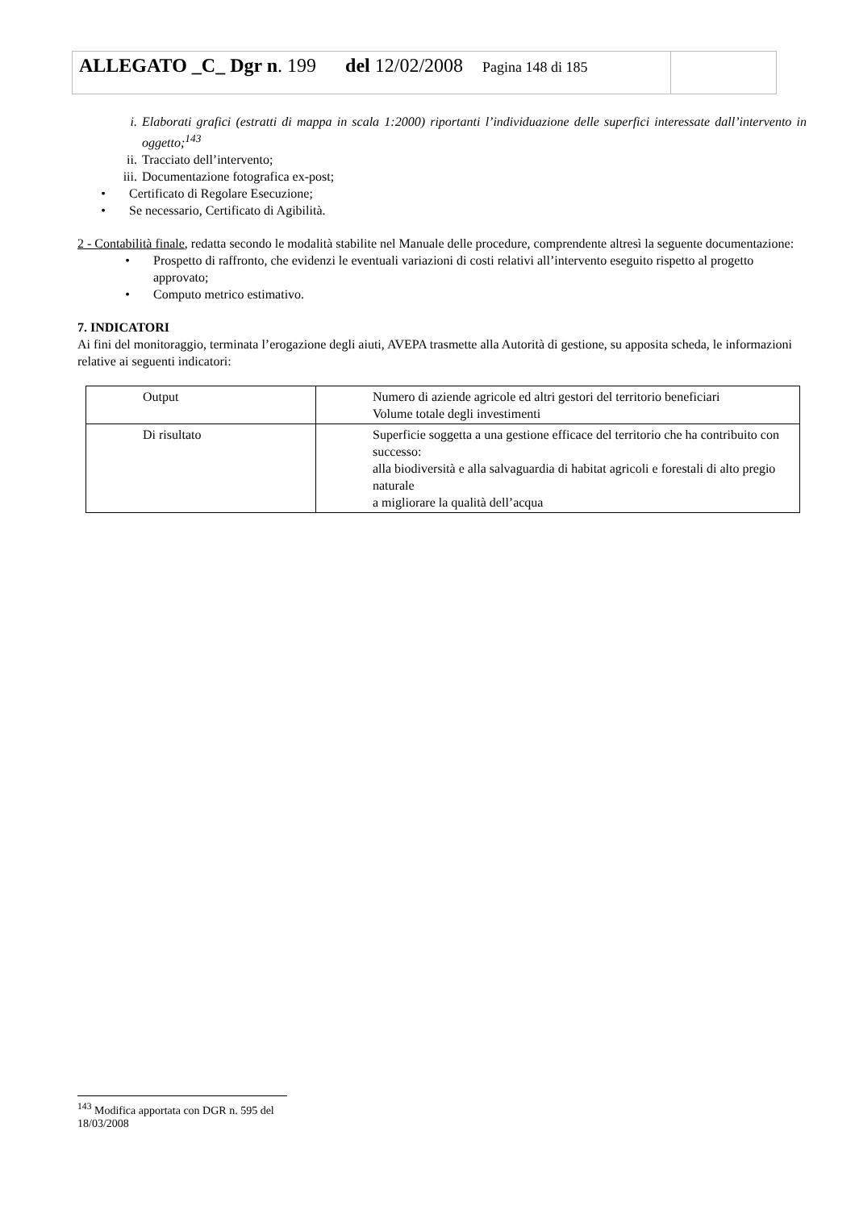ALLEGATO _C_ Dgr n. 199 del 12/02/2008 Pagina 148 di 185
i. Elaborati grafici (estratti di mappa in scala 1:2000) riportanti l’individuazione delle superfici interessate dall’intervento in oggetto;<sup>143</sup>
ii. Tracciato dell’intervento;
iii. Documentazione fotografica ex-post;
• Certificato di Regolare Esecuzione;
• Se necessario, Certificato di Agibilità.
2 - Contabilità finale, redatta secondo le modalità stabilite nel Manuale delle procedure, comprendente altresì la seguente documentazione:
• Prospetto di raffronto, che evidenzi le eventuali variazioni di costi relativi all’intervento eseguito rispetto al progetto approvato;
• Computo metrico estimativo.
7. INDICATORI
Ai fini del monitoraggio, terminata l’erogazione degli aiuti, AVEPA trasmette alla Autorità di gestione, su apposita scheda, le informazioni relative ai seguenti indicatori:
| Output | Numero di aziende agricole ed altri gestori del territorio beneficiari Volume totale degli investimenti |
| Di risultato | Superficie soggetta a una gestione efficace del territorio che ha contribuito con successo: alla biodiversità e alla salvaguardia di habitat agricoli e forestali di alto pregio naturale a migliorare la qualità dell’acqua |
<sup>143</sup> Modifica apportata con DGR n. 595 del 18/03/2008